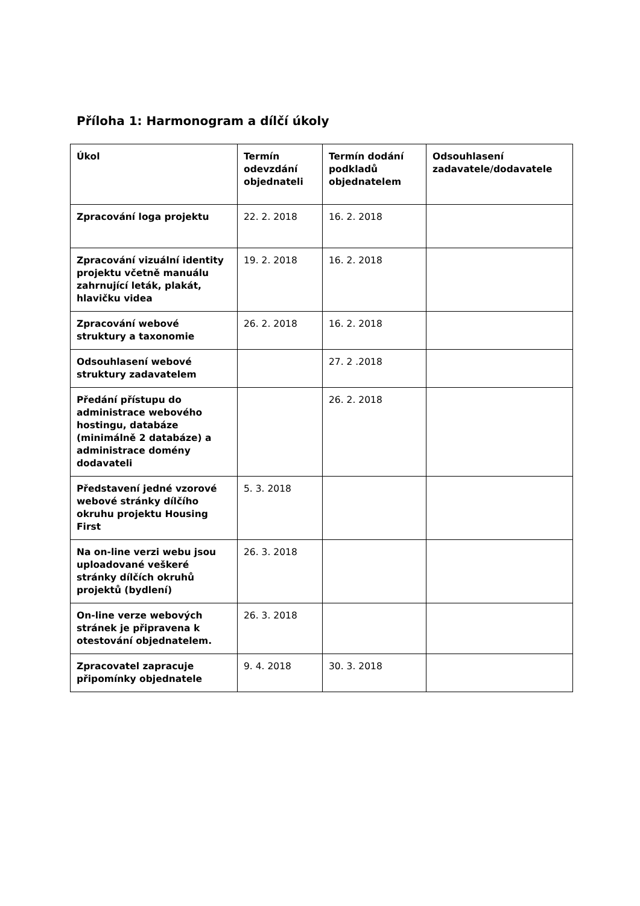Příloha 1: Harmonogram a dílčí úkoly
| Úkol | Termín odevzdání objednateli | Termín dodání podkladů objednatelem | Odsouhlasení zadavatele/dodavatele |
| --- | --- | --- | --- |
| Zpracování loga projektu | 22. 2. 2018 | 16. 2. 2018 | |
| Zpracování vizuální identity projektu včetně manuálu zahrnující leták, plakát, hlavičku videa | 19. 2. 2018 | 16. 2. 2018 | |
| Zpracování webové struktury a taxonomie | 26. 2. 2018 | 16. 2. 2018 | |
| Odsouhlasení webové struktury zadavatelem | | 27. 2 .2018 | |
| Předání přístupu do administrace webového hostingu, databáze (minimálně 2 databáze) a administrace domény dodavateli | | 26. 2. 2018 | |
| Představení jedné vzorové webové stránky dílčího okruhu projektu Housing First | 5. 3. 2018 | | |
| Na on-line verzi webu jsou uploadované veškeré stránky dílčích okruhů projektů (bydlení) | 26. 3. 2018 | | |
| On-line verze webových stránek je připravena k otestování objednatelem. | 26. 3. 2018 | | |
| Zpracovatel zapracuje připomínky objednatele | 9. 4. 2018 | 30. 3. 2018 | |